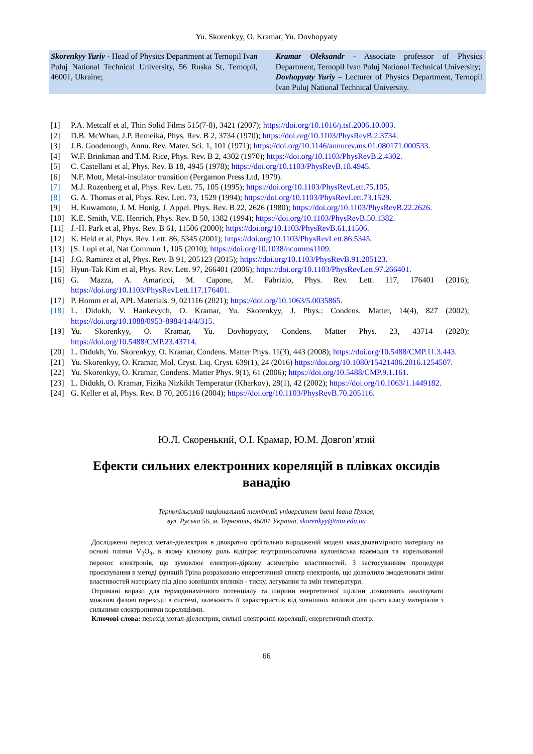Yu. Skorenkyy, O. Kramar, Yu. Dovhopyaty
Skorenkyy Yuriy - Head of Physics Department at Ternopil Ivan Puluj National Technical University, 56 Ruska St, Ternopil, 46001, Ukraine;
Kramar Oleksandr - Associate professor of Physics Department, Ternopil Ivan Puluj National Technical University;
Dovhopyaty Yuriy – Lecturer of Physics Department, Ternopil Ivan Puluj National Technical University.
[1] P.A. Metcalf et al, Thin Solid Films 515(7-8), 3421 (2007); https://doi.org/10.1016/j.tsf.2006.10.003.
[2] D.B. McWhan, J.P. Remeika, Phys. Rev. B 2, 3734 (1970); https://doi.org/10.1103/PhysRevB.2.3734.
[3] J.B. Goodenough, Annu. Rev. Mater. Sci. 1, 101 (1971); https://doi.org/10.1146/annurev.ms.01.080171.000533.
[4] W.F. Brinkman and T.M. Rice, Phys. Rev. B 2, 4302 (1970); https://doi.org/10.1103/PhysRevB.2.4302.
[5] C. Castellani et al, Phys. Rev. B 18, 4945 (1978); https://doi.org/10.1103/PhysRevB.18.4945.
[6] N.F. Mott, Metal-insulator transition (Pergamon Press Ltd, 1979).
[7] M.J. Rozenberg et al, Phys. Rev. Lett. 75, 105 (1995); https://doi.org/10.1103/PhysRevLett.75.105.
[8] G. A. Thomas et al, Phys. Rev. Lett. 73, 1529 (1994); https://doi.org/10.1103/PhysRevLett.73.1529.
[9] H. Kuwamoto, J. M. Honig, J. Appel. Phys. Rev. B 22, 2626 (1980); https://doi.org/10.1103/PhysRevB.22.2626.
[10] K.E. Smith, V.E. Henrich, Phys. Rev. B 50, 1382 (1994); https://doi.org/10.1103/PhysRevB.50.1382.
[11] J.-H. Park et al, Phys. Rev. B 61, 11506 (2000); https://doi.org/10.1103/PhysRevB.61.11506.
[12] K. Held et al, Phys. Rev. Lett. 86, 5345 (2001); https://doi.org/10.1103/PhysRevLett.86.5345.
[13] [S. Lupi et al, Nat Commun 1, 105 (2010); https://doi.org/10.1038/ncomms1109.
[14] J.G. Ramirez et al, Phys. Rev. B 91, 205123 (2015); https://doi.org/10.1103/PhysRevB.91.205123.
[15] Hyun-Tak Kim et al, Phys. Rev. Lett. 97, 266401 (2006); https://doi.org/10.1103/PhysRevLett.97.266401.
[16] G. Mazza, A. Amaricci, M. Capone, M. Fabrizio, Phys. Rev. Lett. 117, 176401 (2016); https://doi.org/10.1103/PhysRevLett.117.176401.
[17] P. Homm et al, APL Materials. 9, 021116 (2021); https://doi.org/10.1063/5.0035865.
[18] L. Didukh, V. Hankevych, O. Kramar, Yu. Skorenkyy, J. Phys.: Condens. Matter, 14(4), 827 (2002); https://doi.org/10.1088/0953-8984/14/4/315.
[19] Yu. Skorenkyy, O. Kramar, Yu. Dovhopyaty, Condens. Matter Phys. 23, 43714 (2020); https://doi.org/10.5488/CMP.23.43714.
[20] L. Didukh, Yu. Skorenkyy, O. Kramar, Condens. Matter Phys. 11(3), 443 (2008); https://doi.org/10.5488/CMP.11.3.443.
[21] Yu. Skorenkyy, O. Kramar, Mol. Cryst. Liq. Cryst. 639(1), 24 (2016) https://doi.org/10.1080/15421406.2016.1254507.
[22] Yu. Skorenkyy, O. Kramar, Condens. Matter Phys. 9(1), 61 (2006); https://doi.org/10.5488/CMP.9.1.161.
[23] L. Didukh, O. Kramar, Fizika Nizkikh Temperatur (Kharkov), 28(1), 42 (2002); https://doi.org/10.1063/1.1449182.
[24] G. Keller et al, Phys. Rev. B 70, 205116 (2004); https://doi.org/10.1103/PhysRevB.70.205116.
Ю.Л. Скоренький, О.І. Крамар, Ю.М. Довгоп’ятий
Ефекти сильних електронних кореляцій в плівках оксидів ванадію
Тернопільський національний технічний університет імені Івана Пулюя,
вул. Руська 56, м. Тернопіль, 46001 Україна, skorenkyy@tntu.edu.ua
Досліджено перехід метал-діелектрик в двократно орбітально виродженій моделі квазідвовимірного матеріалу на основі плівки V<sub>2</sub>O<sub>3</sub>, в якому ключову роль відіграє внутрішньоатомна кулонівська взаємодія та корельований перенос електронів, що зумовлює електрон-діркову асиметрію властивостей. З застосуванням процедури проєктування в методі функцій Гріна розраховано енергетичний спектр електронів, що дозволило змоделювати зміни властивостей матеріалу під дією зовнішніх впливів - тиску, легування та змін температури.
Отримані вирази для термодинамічного потенціалу та ширини енергетичної щілини дозволяють аналізувати можливі фазові переходи в системі, залежність її характеристик від зовнішніх впливів для цього класу матеріалів з сильними електронними кореляціями.
Ключові слова: перехід метал-діелектрик, сильні електронні кореляції, енергетичний спектр.
66